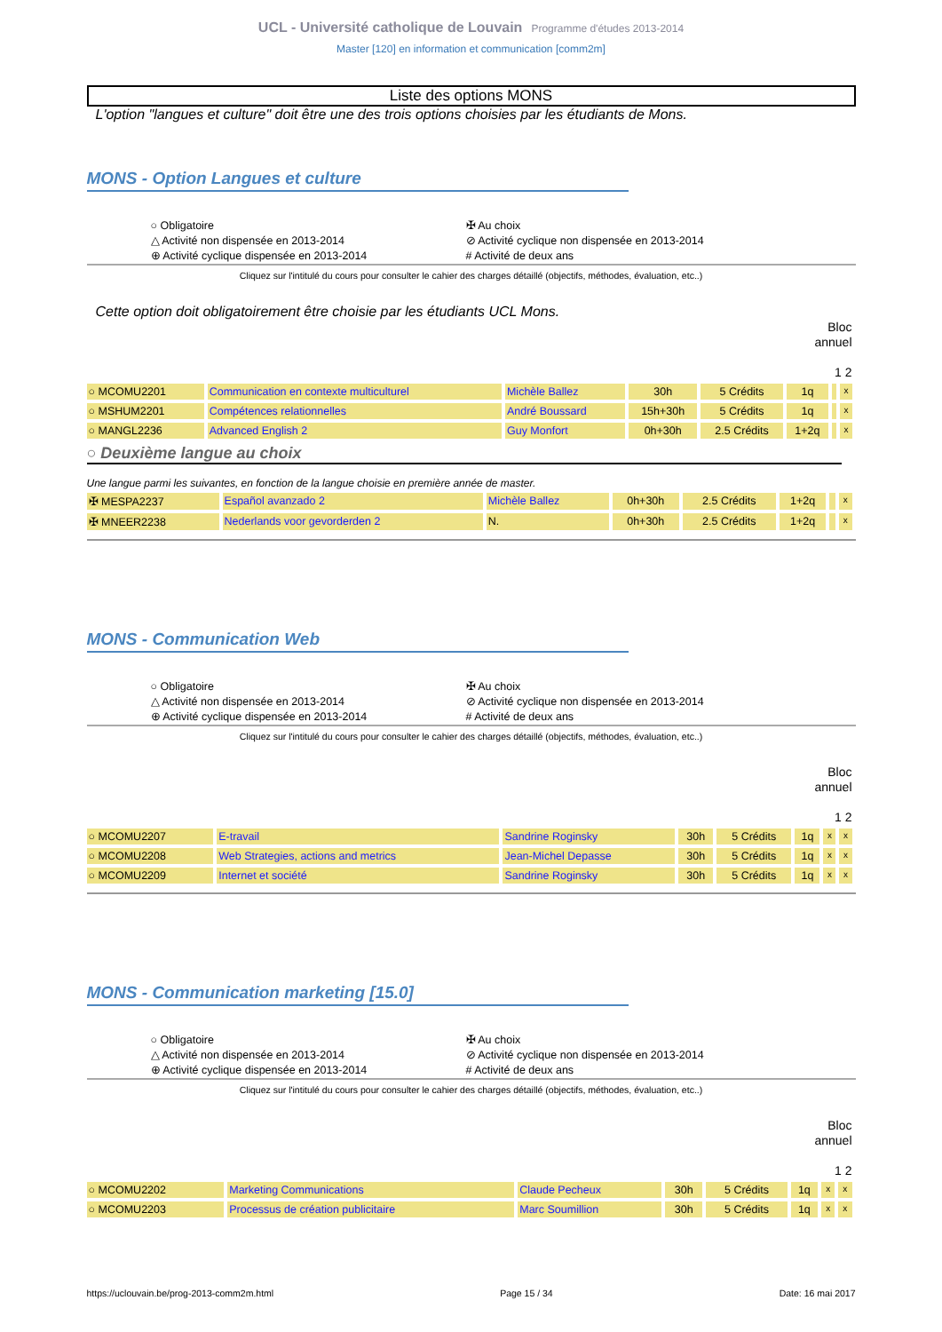UCL - Université catholique de Louvain Programme d'études 2013-2014
Master [120] en information et communication [comm2m]
Liste des options MONS
L'option "langues et culture" doit être une des trois options choisies par les étudiants de Mons.
MONS - Option Langues et culture
○ Obligatoire
✠ Au choix
△ Activité non dispensée en 2013-2014
⊘ Activité cyclique non dispensée en 2013-2014
⊕ Activité cyclique dispensée en 2013-2014
# Activité de deux ans
Cliquez sur l'intitulé du cours pour consulter le cahier des charges détaillé (objectifs, méthodes, évaluation, etc..)
Cette option doit obligatoirement être choisie par les étudiants UCL Mons.
Bloc
annuel
1 2
| ○ MCOMU2201 | Communication en contexte multiculturel | Michèle Ballez | 30h | 5 Crédits | 1q | | x |
| ○ MSHUM2201 | Compétences relationnelles | André Boussard | 15h+30h | 5 Crédits | 1q | | x |
| ○ MANGL2236 | Advanced English 2 | Guy Monfort | 0h+30h | 2.5 Crédits | 1+2q | | x |
○ Deuxième langue au choix
Une langue parmi les suivantes, en fonction de la langue choisie en première année de master.
| ✠ MESPA2237 | Español avanzado 2 | Michèle Ballez | 0h+30h | 2.5 Crédits | 1+2q | | x |
| ✠ MNEER2238 | Nederlands voor gevorderden 2 | N. | 0h+30h | 2.5 Crédits | 1+2q | | x |
MONS - Communication Web
○ Obligatoire
✠ Au choix
△ Activité non dispensée en 2013-2014
⊘ Activité cyclique non dispensée en 2013-2014
⊕ Activité cyclique dispensée en 2013-2014
# Activité de deux ans
Cliquez sur l'intitulé du cours pour consulter le cahier des charges détaillé (objectifs, méthodes, évaluation, etc..)
Bloc
annuel
1 2
| ○ MCOMU2207 | E-travail | Sandrine Roginsky | 30h | 5 Crédits | 1q | x | x |
| ○ MCOMU2208 | Web Strategies, actions and metrics | Jean-Michel Depasse | 30h | 5 Crédits | 1q | x | x |
| ○ MCOMU2209 | Internet et société | Sandrine Roginsky | 30h | 5 Crédits | 1q | x | x |
MONS - Communication marketing [15.0]
○ Obligatoire
✠ Au choix
△ Activité non dispensée en 2013-2014
⊘ Activité cyclique non dispensée en 2013-2014
⊕ Activité cyclique dispensée en 2013-2014
# Activité de deux ans
Cliquez sur l'intitulé du cours pour consulter le cahier des charges détaillé (objectifs, méthodes, évaluation, etc..)
Bloc
annuel
1 2
| ○ MCOMU2202 | Marketing Communications | Claude Pecheux | 30h | 5 Crédits | 1q | x | x |
| ○ MCOMU2203 | Processus de création publicitaire | Marc Soumillion | 30h | 5 Crédits | 1q | x | x |
https://uclouvain.be/prog-2013-comm2m.html Page 15 / 34 Date: 16 mai 2017